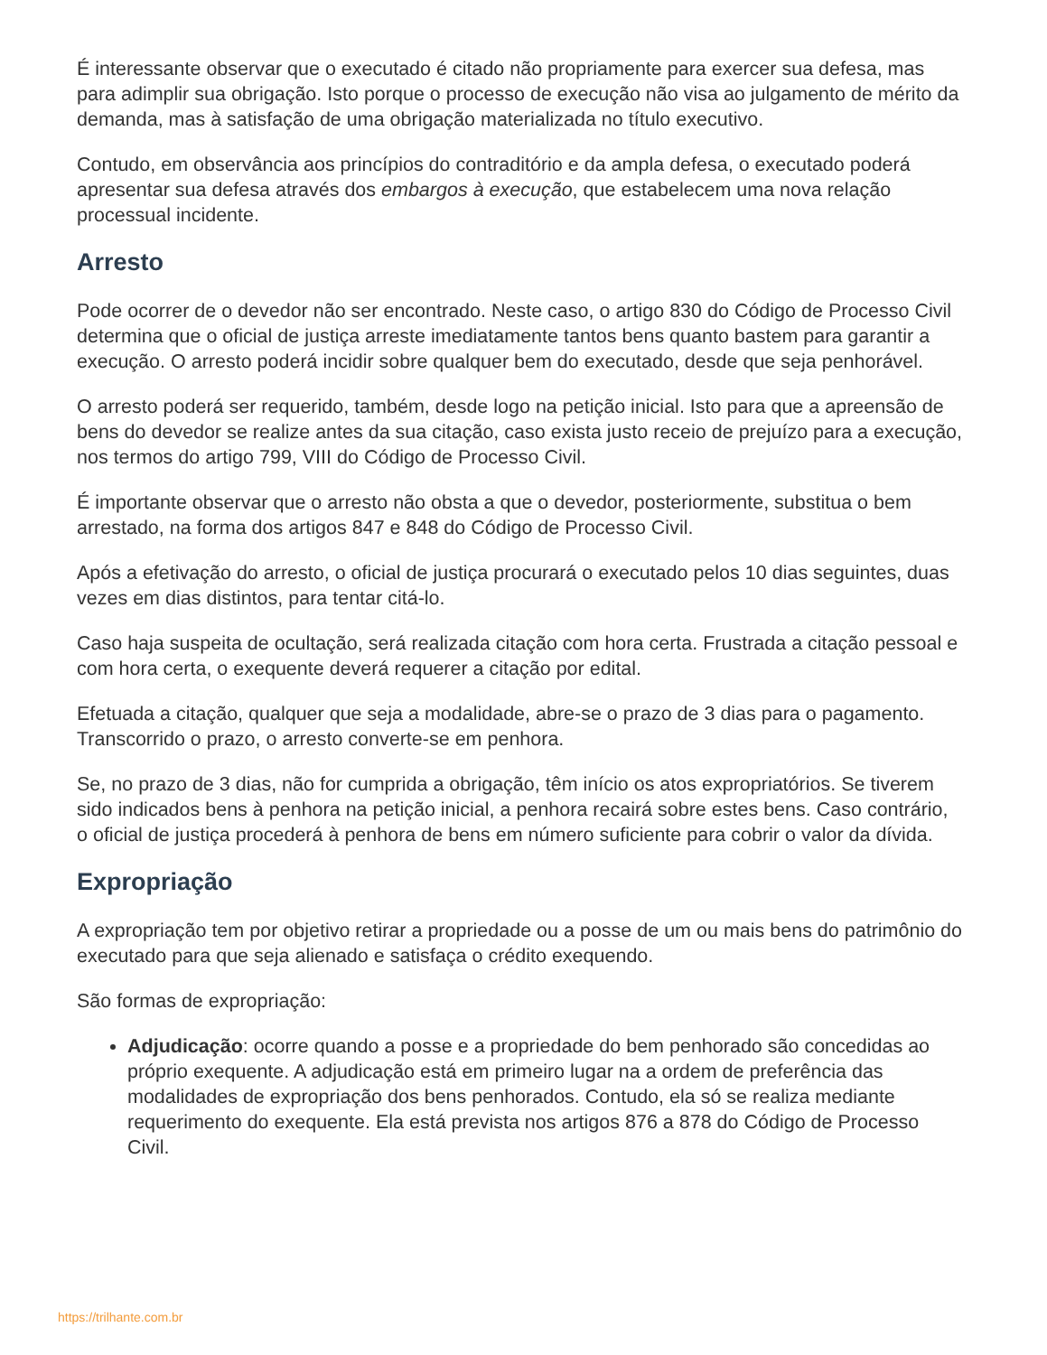É interessante observar que o executado é citado não propriamente para exercer sua defesa, mas para adimplir sua obrigação. Isto porque o processo de execução não visa ao julgamento de mérito da demanda, mas à satisfação de uma obrigação materializada no título executivo.
Contudo, em observância aos princípios do contraditório e da ampla defesa, o executado poderá apresentar sua defesa através dos embargos à execução, que estabelecem uma nova relação processual incidente.
Arresto
Pode ocorrer de o devedor não ser encontrado. Neste caso, o artigo 830 do Código de Processo Civil determina que o oficial de justiça arreste imediatamente tantos bens quanto bastem para garantir a execução. O arresto poderá incidir sobre qualquer bem do executado, desde que seja penhorável.
O arresto poderá ser requerido, também, desde logo na petição inicial. Isto para que a apreensão de bens do devedor se realize antes da sua citação, caso exista justo receio de prejuízo para a execução, nos termos do artigo 799, VIII do Código de Processo Civil.
É importante observar que o arresto não obsta a que o devedor, posteriormente, substitua o bem arrestado, na forma dos artigos 847 e 848 do Código de Processo Civil.
Após a efetivação do arresto, o oficial de justiça procurará o executado pelos 10 dias seguintes, duas vezes em dias distintos, para tentar citá-lo.
Caso haja suspeita de ocultação, será realizada citação com hora certa. Frustrada a citação pessoal e com hora certa, o exequente deverá requerer a citação por edital.
Efetuada a citação, qualquer que seja a modalidade, abre-se o prazo de 3 dias para o pagamento. Transcorrido o prazo, o arresto converte-se em penhora.
Se, no prazo de 3 dias, não for cumprida a obrigação, têm início os atos expropriatórios. Se tiverem sido indicados bens à penhora na petição inicial, a penhora recairá sobre estes bens. Caso contrário, o oficial de justiça procederá à penhora de bens em número suficiente para cobrir o valor da dívida.
Expropriação
A expropriação tem por objetivo retirar a propriedade ou a posse de um ou mais bens do patrimônio do executado para que seja alienado e satisfaça o crédito exequendo.
São formas de expropriação:
Adjudicação: ocorre quando a posse e a propriedade do bem penhorado são concedidas ao próprio exequente. A adjudicação está em primeiro lugar na a ordem de preferência das modalidades de expropriação dos bens penhorados. Contudo, ela só se realiza mediante requerimento do exequente. Ela está prevista nos artigos 876 a 878 do Código de Processo Civil.
https://trilhante.com.br